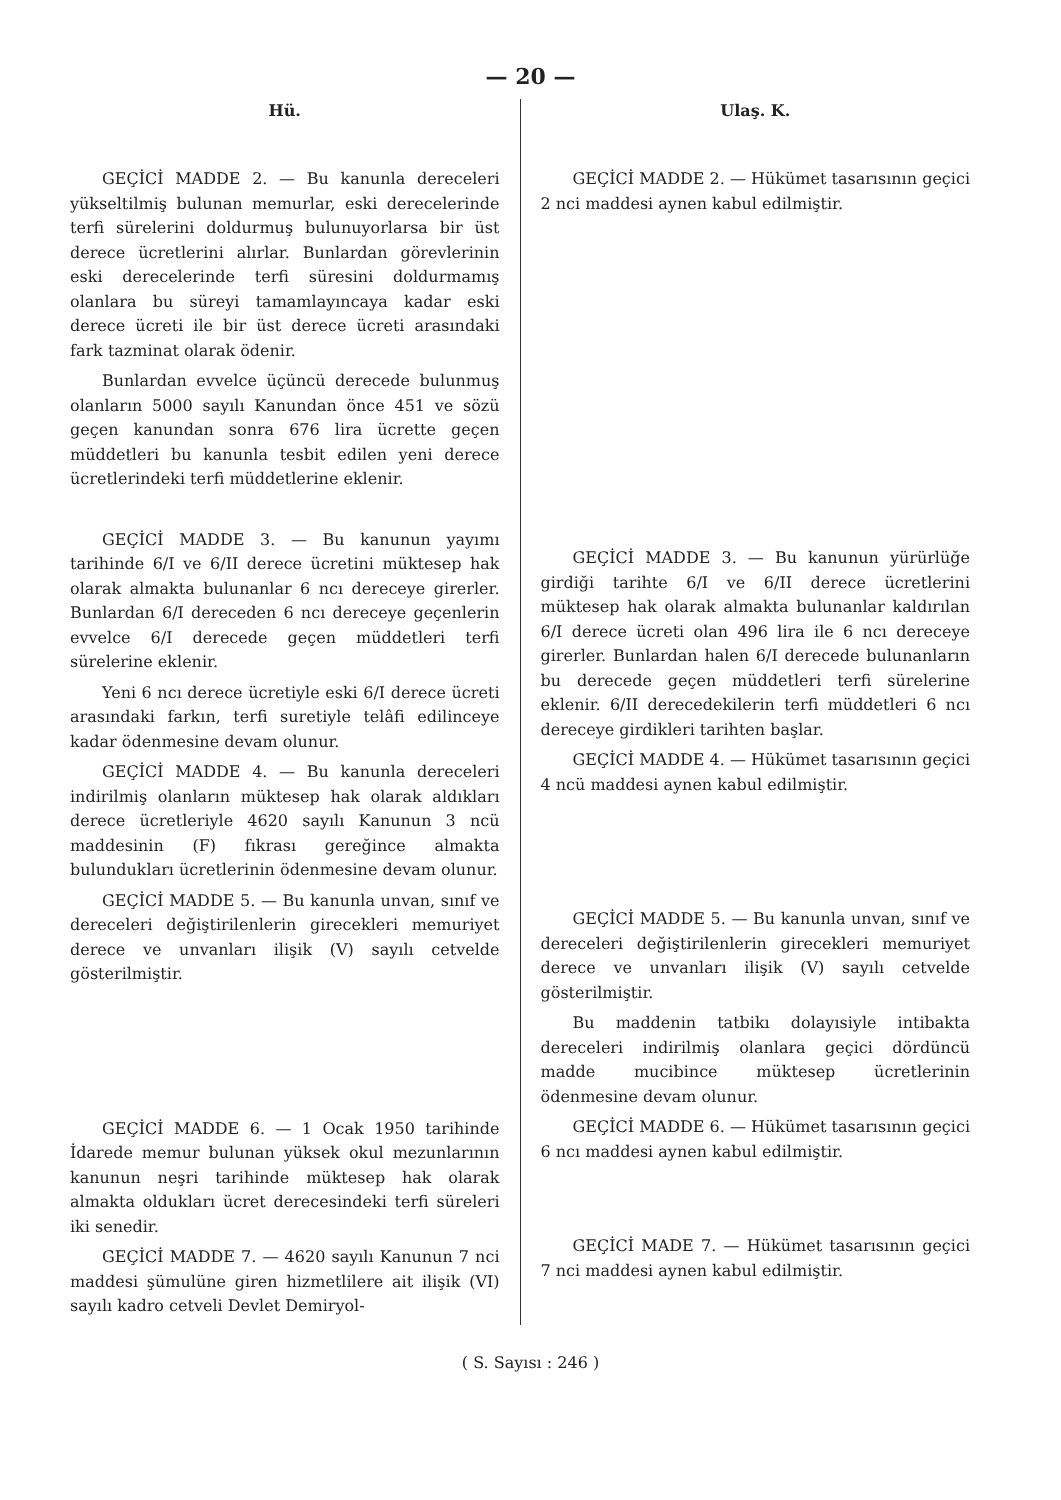— 20 —
Hü.
GEÇİCİ MADDE 2. — Bu kanunla dereceleri yükseltilmiş bulunan memurlar, eski derecelerinde terfi sürelerini doldurmuş bulunuyorlarsa bir üst derece ücretlerini alırlar. Bunlardan görevlerinin eski derecelerinde terfi süresini doldurmamış olanlara bu süreyi tamamlayıncaya kadar eski derece ücreti ile bir üst derece ücreti arasındaki fark tazminat olarak ödenir.
Bunlardan evvelce üçüncü derecede bulunmuş olanların 5000 sayılı Kanundan önce 451 ve sözü geçen kanundan sonra 676 lira ücrette geçen müddetleri bu kanunla tesbit edilen yeni derece ücretlerindeki terfi müddetlerine eklenir.
GEÇİCİ MADDE 3. — Bu kanunun yayımı tarihinde 6/I ve 6/II derece ücretini müktesep hak olarak almakta bulunanlar 6 ncı dereceye girerler. Bunlardan 6/I dereceden 6 ncı dereceye geçenlerin evvelce 6/I derecede geçen müddetleri terfi sürelerine eklenir.
Yeni 6 ncı derece ücretiyle eski 6/I derece ücreti arasındaki farkın, terfi suretiyle telâfi edilinceye kadar ödenmesine devam olunur.
GEÇİCİ MADDE 4. — Bu kanunla dereceleri indirilmiş olanların müktesep hak olarak aldıkları derece ücretleriyle 4620 sayılı Kanunun 3 ncü maddesinin (F) fıkrası gereğince almakta bulundukları ücretlerinin ödenmesine devam olunur.
GEÇİCİ MADDE 5. — Bu kanunla unvan, sınıf ve dereceleri değiştirilenlerin girecekleri memuriyet derece ve unvanları ilişik (V) sayılı cetvelde gösterilmiştir.
GEÇİCİ MADDE 6. — 1 Ocak 1950 tarihinde İdarede memur bulunan yüksek okul mezunlarının kanunun neşri tarihinde müktesep hak olarak almakta oldukları ücret derecesindeki terfi süreleri iki senedir.
GEÇİCİ MADDE 7. — 4620 sayılı Kanunun 7 nci maddesi şümulüne giren hizmetlilere ait ilişik (VI) sayılı kadro cetveli Devlet Demiryol-
Ulaş. K.
GEÇİCİ MADDE 2. — Hükümet tasarısının geçici 2 nci maddesi aynen kabul edilmiştir.
GEÇİCİ MADDE 3. — Bu kanunun yürürlüğe girdiği tarihte 6/I ve 6/II derece ücretlerini müktesep hak olarak almakta bulunanlar kaldırılan 6/I derece ücreti olan 496 lira ile 6 ncı dereceye girerler. Bunlardan halen 6/I derecede bulunanların bu derecede geçen müddetleri terfi sürelerine eklenir. 6/II derecedekilerin terfi müddetleri 6 ncı dereceye girdikleri tarihten başlar.
GEÇİCİ MADDE 4. — Hükümet tasarısının geçici 4 ncü maddesi aynen kabul edilmiştir.
GEÇİCİ MADDE 5. — Bu kanunla unvan, sınıf ve dereceleri değiştirilenlerin girecekleri memuriyet derece ve unvanları ilişik (V) sayılı cetvelde gösterilmiştir.
Bu maddenin tatbikı dolayısiyle intibakta dereceleri indirilmiş olanlara geçici dördüncü madde mucibince müktesep ücretlerinin ödenmesine devam olunur.
GEÇİCİ MADDE 6. — Hükümet tasarısının geçici 6 ncı maddesi aynen kabul edilmiştir.
GEÇİCİ MADE 7. — Hükümet tasarısının geçici 7 nci maddesi aynen kabul edilmiştir.
( S. Sayısı : 246 )